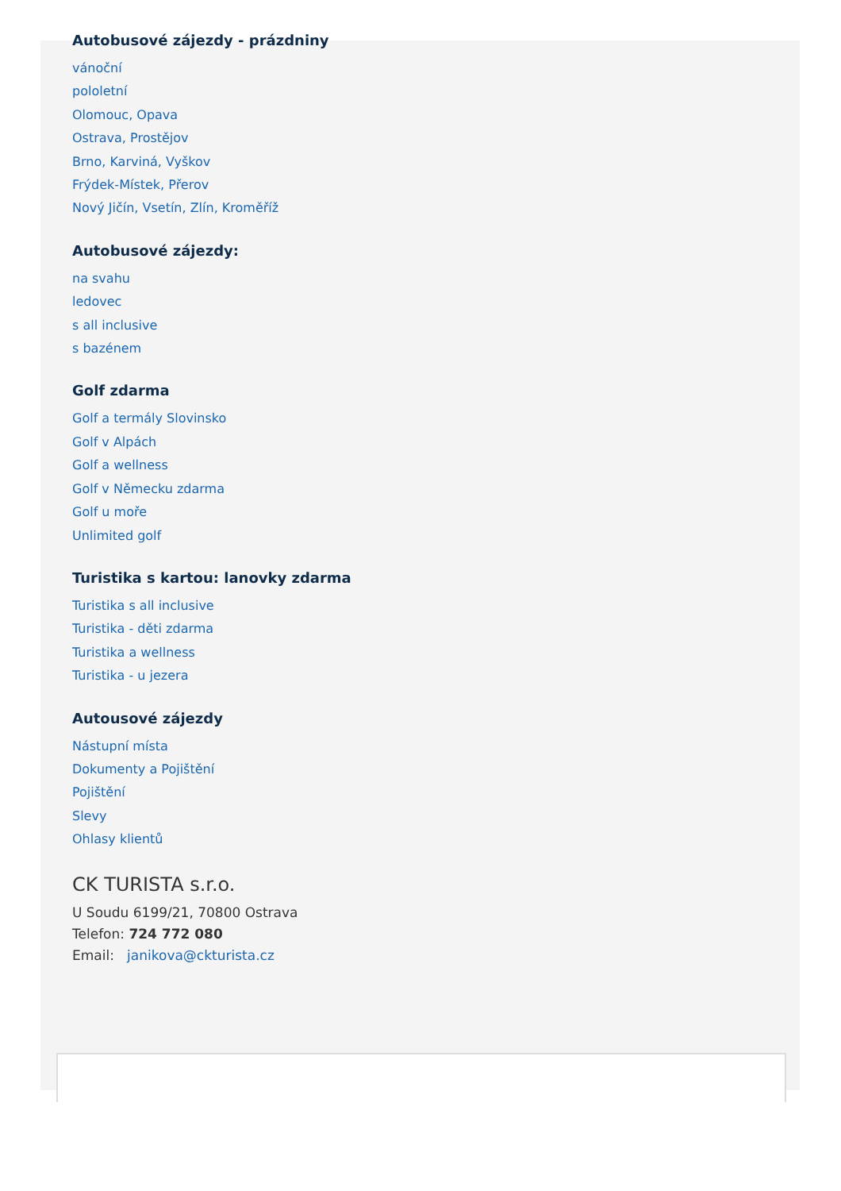Autobusové zájezdy - prázdniny
vánoční
pololetní
Olomouc, Opava
Ostrava, Prostějov
Brno, Karviná, Vyškov
Frýdek-Místek, Přerov
Nový Jičín, Vsetín, Zlín, Kroměříž
Autobusové zájezdy:
na svahu
ledovec
s all inclusive
s bazénem
Golf zdarma
Golf a termály Slovinsko
Golf v Alpách
Golf a wellness
Golf v Německu zdarma
Golf u moře
Unlimited golf
Turistika s kartou: lanovky zdarma
Turistika s all inclusive
Turistika - děti zdarma
Turistika a wellness
Turistika - u jezera
Autousové zájezdy
Nástupní místa
Dokumenty a Pojištění
Pojištění
Slevy
Ohlasy klientů
CK TURISTA s.r.o.
U Soudu 6199/21, 70800 Ostrava
Telefon: 724 772 080
Email: janikova@ckturista.cz